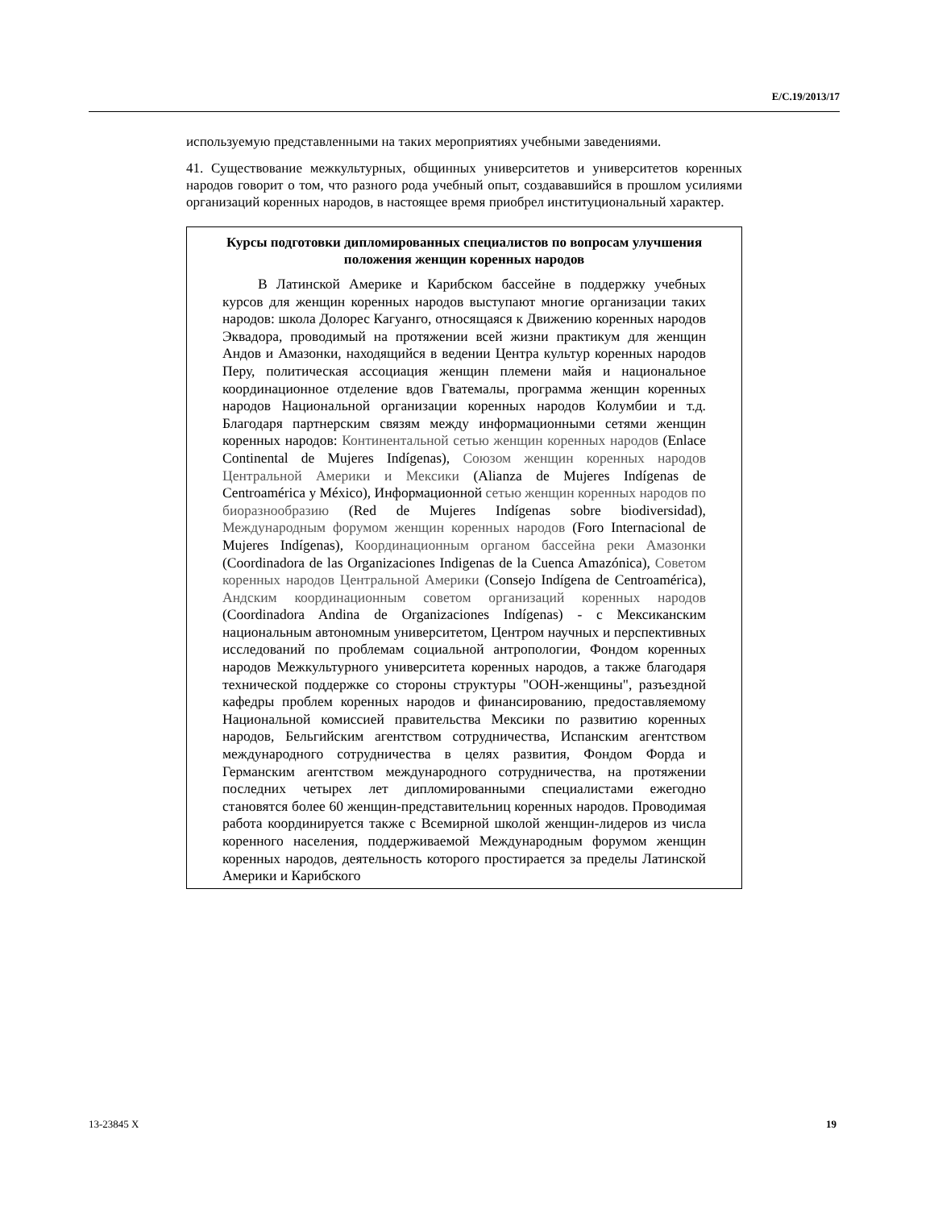E/C.19/2013/17
используемую представленными на таких мероприятиях учебными заведениями.
41. Существование межкультурных, общинных университетов и университетов коренных народов говорит о том, что разного рода учебный опыт, создававшийся в прошлом усилиями организаций коренных народов, в настоящее время приобрел институциональный характер.
Курсы подготовки дипломированных специалистов по вопросам улучшения положения женщин коренных народов
В Латинской Америке и Карибском бассейне в поддержку учебных курсов для женщин коренных народов выступают многие организации таких народов: школа Долорес Кагуанго, относящаяся к Движению коренных народов Эквадора, проводимый на протяжении всей жизни практикум для женщин Андов и Амазонки, находящийся в ведении Центра культур коренных народов Перу, политическая ассоциация женщин племени майя и национальное координационное отделение вдов Гватемалы, программа женщин коренных народов Национальной организации коренных народов Колумбии и т.д. Благодаря партнерским связям между информационными сетями женщин коренных народов: Континентальной сетью женщин коренных народов (Enlace Continental de Mujeres Indígenas), Союзом женщин коренных народов Центральной Америки и Мексики (Alianza de Mujeres Indígenas de Centroamérica y México), Информационной сетью женщин коренных народов по биоразнообразию (Red de Mujeres Indígenas sobre biodiversidad), Международным форумом женщин коренных народов (Foro Internacional de Mujeres Indígenas), Координационным органом бассейна реки Амазонки (Coordinadora de las Organizaciones Indigenas de la Cuenca Amazónica), Советом коренных народов Центральной Америки (Consejo Indígena de Centroamérica), Андским координационным советом организаций коренных народов (Coordinadora Andina de Organizaciones Indígenas) - с Мексиканским национальным автономным университетом, Центром научных и перспективных исследований по проблемам социальной антропологии, Фондом коренных народов Межкультурного университета коренных народов, а также благодаря технической поддержке со стороны структуры "ООН-женщины", разъездной кафедры проблем коренных народов и финансированию, предоставляемому Национальной комиссией правительства Мексики по развитию коренных народов, Бельгийским агентством сотрудничества, Испанским агентством международного сотрудничества в целях развития, Фондом Форда и Германским агентством международного сотрудничества, на протяжении последних четырех лет дипломированными специалистами ежегодно становятся более 60 женщин-представительниц коренных народов. Проводимая работа координируется также с Всемирной школой женщин-лидеров из числа коренного населения, поддерживаемой Международным форумом женщин коренных народов, деятельность которого простирается за пределы Латинской Америки и Карибского
13-23845 X 19